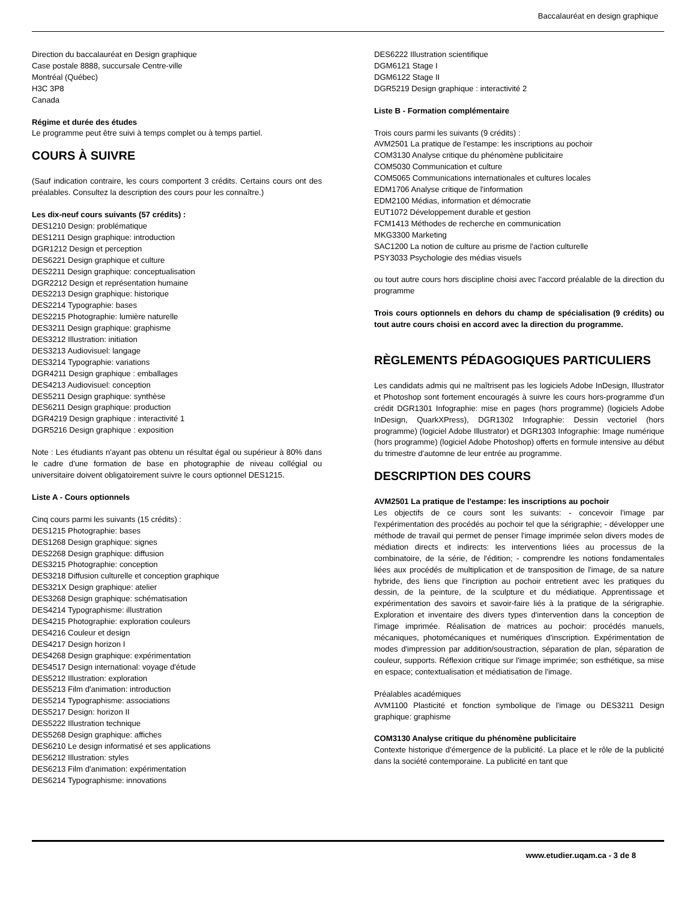Baccalauréat en design graphique
Direction du baccalauréat en Design graphique
Case postale 8888, succursale Centre-ville
Montréal (Québec)
H3C 3P8
Canada
Régime et durée des études
Le programme peut être suivi à temps complet ou à temps partiel.
COURS À SUIVRE
(Sauf indication contraire, les cours comportent 3 crédits. Certains cours ont des préalables. Consultez la description des cours pour les connaître.)
Les dix-neuf cours suivants (57 crédits) :
DES1210 Design: problématique
DES1211 Design graphique: introduction
DGR1212 Design et perception
DES6221 Design graphique et culture
DES2211 Design graphique: conceptualisation
DGR2212 Design et représentation humaine
DES2213 Design graphique: historique
DES2214 Typographie: bases
DES2215 Photographie: lumière naturelle
DES3211 Design graphique: graphisme
DES3212 Illustration: initiation
DES3213 Audiovisuel: langage
DES3214 Typographie: variations
DGR4211 Design graphique : emballages
DES4213 Audiovisuel: conception
DES5211 Design graphique: synthèse
DES6211 Design graphique: production
DGR4219 Design graphique : interactivité 1
DGR5216 Design graphique : exposition
Note : Les étudiants n'ayant pas obtenu un résultat égal ou supérieur à 80% dans le cadre d'une formation de base en photographie de niveau collégial ou universitaire doivent obligatoirement suivre le cours optionnel DES1215.
Liste A - Cours optionnels
Cinq cours parmi les suivants (15 crédits) :
DES1215 Photographie: bases
DES1268 Design graphique: signes
DES2268 Design graphique: diffusion
DES3215 Photographie: conception
DES3218 Diffusion culturelle et conception graphique
DES321X Design graphique: atelier
DES3268 Design graphique: schématisation
DES4214 Typographisme: illustration
DES4215 Photographie: exploration couleurs
DES4216 Couleur et design
DES4217 Design horizon I
DES4268 Design graphique: expérimentation
DES4517 Design international: voyage d'étude
DES5212 Illustration: exploration
DES5213 Film d'animation: introduction
DES5214 Typographisme: associations
DES5217 Design: horizon II
DES5222 Illustration technique
DES5268 Design graphique: affiches
DES6210 Le design informatisé et ses applications
DES6212 Illustration: styles
DES6213 Film d'animation: expérimentation
DES6214 Typographisme: innovations
DES6222 Illustration scientifique
DGM6121 Stage I
DGM6122 Stage II
DGR5219 Design graphique : interactivité 2
Liste B - Formation complémentaire
Trois cours parmi les suivants (9 crédits) :
AVM2501 La pratique de l'estampe: les inscriptions au pochoir
COM3130 Analyse critique du phénomène publicitaire
COM5030 Communication et culture
COM5065 Communications internationales et cultures locales
EDM1706 Analyse critique de l'information
EDM2100 Médias, information et démocratie
EUT1072 Développement durable et gestion
FCM1413 Méthodes de recherche en communication
MKG3300 Marketing
SAC1200 La notion de culture au prisme de l'action culturelle
PSY3033 Psychologie des médias visuels
ou tout autre cours hors discipline choisi avec l'accord préalable de la direction du programme
Trois cours optionnels en dehors du champ de spécialisation (9 crédits) ou tout autre cours choisi en accord avec la direction du programme.
RÈGLEMENTS PÉDAGOGIQUES PARTICULIERS
Les candidats admis qui ne maîtrisent pas les logiciels Adobe InDesign, Illustrator et Photoshop sont fortement encouragés à suivre les cours hors-programme d'un crédit DGR1301 Infographie: mise en pages (hors programme) (logiciels Adobe InDesign, QuarkXPress), DGR1302 Infographie: Dessin vectoriel (hors programme) (logiciel Adobe Illustrator) et DGR1303 Infographie: Image numérique (hors programme) (logiciel Adobe Photoshop) offerts en formule intensive au début du trimestre d'automne de leur entrée au programme.
DESCRIPTION DES COURS
AVM2501 La pratique de l'estampe: les inscriptions au pochoir
Les objectifs de ce cours sont les suivants: - concevoir l'image par l'expérimentation des procédés au pochoir tel que la sérigraphie; - développer une méthode de travail qui permet de penser l'image imprimée selon divers modes de médiation directs et indirects: les interventions liées au processus de la combinatoire, de la série, de l'édition; - comprendre les notions fondamentales liées aux procédés de multiplication et de transposition de l'image, de sa nature hybride, des liens que l'incription au pochoir entretient avec les pratiques du dessin, de la peinture, de la sculpture et du médiatique. Apprentissage et expérimentation des savoirs et savoir-faire liés à la pratique de la sérigraphie. Exploration et inventaire des divers types d'intervention dans la conception de l'image imprimée. Réalisation de matrices au pochoir: procédés manuels, mécaniques, photomécaniques et numériques d'inscription. Expérimentation de modes d'impression par addition/soustraction, séparation de plan, séparation de couleur, supports. Réflexion critique sur l'image imprimée; son esthétique, sa mise en espace; contextualisation et médiatisation de l'image.
Préalables académiques
AVM1100 Plasticité et fonction symbolique de l'image ou DES3211 Design graphique: graphisme
COM3130 Analyse critique du phénomène publicitaire
Contexte historique d'émergence de la publicité. La place et le rôle de la publicité dans la société contemporaine. La publicité en tant que
www.etudier.uqam.ca - 3 de 8